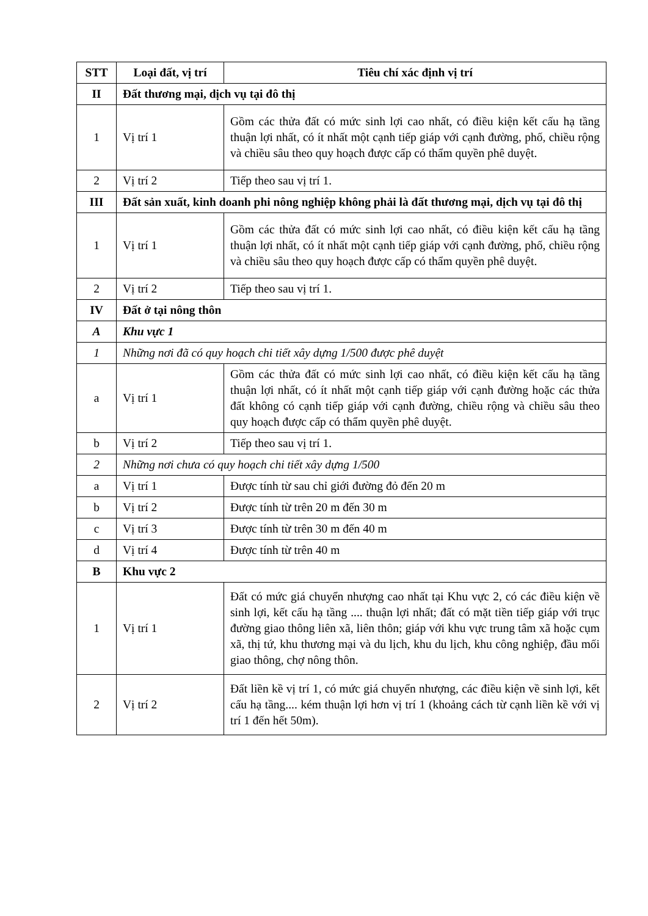| STT | Loại đất, vị trí | Tiêu chí xác định vị trí |
| --- | --- | --- |
| II | Đất thương mại, dịch vụ tại đô thị | |
| 1 | Vị trí 1 | Gồm các thửa đất có mức sinh lợi cao nhất, có điều kiện kết cấu hạ tầng thuận lợi nhất, có ít nhất một cạnh tiếp giáp với cạnh đường, phố, chiều rộng và chiều sâu theo quy hoạch được cấp có thẩm quyền phê duyệt. |
| 2 | Vị trí 2 | Tiếp theo sau vị trí 1. |
| III | Đất sản xuất, kinh doanh phi nông nghiệp không phải là đất thương mại, dịch vụ tại đô thị | |
| 1 | Vị trí 1 | Gồm các thửa đất có mức sinh lợi cao nhất, có điều kiện kết cấu hạ tầng thuận lợi nhất, có ít nhất một cạnh tiếp giáp với cạnh đường, phố, chiều rộng và chiều sâu theo quy hoạch được cấp có thẩm quyền phê duyệt. |
| 2 | Vị trí 2 | Tiếp theo sau vị trí 1. |
| IV | Đất ở tại nông thôn | |
| A | Khu vực 1 | |
| 1 | Những nơi đã có quy hoạch chi tiết xây dựng 1/500 được phê duyệt | |
| a | Vị trí 1 | Gồm các thửa đất có mức sinh lợi cao nhất, có điều kiện kết cấu hạ tầng thuận lợi nhất, có ít nhất một cạnh tiếp giáp với cạnh đường hoặc các thửa đất không có cạnh tiếp giáp với cạnh đường, chiều rộng và chiều sâu theo quy hoạch được cấp có thẩm quyền phê duyệt. |
| b | Vị trí 2 | Tiếp theo sau vị trí 1. |
| 2 | Những nơi chưa có quy hoạch chi tiết xây dựng 1/500 | |
| a | Vị trí 1 | Được tính từ sau chỉ giới đường đỏ đến 20 m |
| b | Vị trí 2 | Được tính từ trên 20 m đến 30 m |
| c | Vị trí 3 | Được tính từ trên 30 m đến 40 m |
| d | Vị trí 4 | Được tính từ trên 40 m |
| B | Khu vực 2 | |
| 1 | Vị trí 1 | Đất có mức giá chuyển nhượng cao nhất tại Khu vực 2, có các điều kiện về sinh lợi, kết cấu hạ tầng .... thuận lợi nhất; đất có mặt tiền tiếp giáp với trục đường giao thông liên xã, liên thôn; giáp với khu vực trung tâm xã hoặc cụm xã, thị tứ, khu thương mại và du lịch, khu du lịch, khu công nghiệp, đầu mối giao thông, chợ nông thôn. |
| 2 | Vị trí 2 | Đất liền kề vị trí 1, có mức giá chuyển nhượng, các điều kiện về sinh lợi, kết cấu hạ tầng.... kém thuận lợi hơn vị trí 1 (khoảng cách từ cạnh liền kề với vị trí 1 đến hết 50m). |